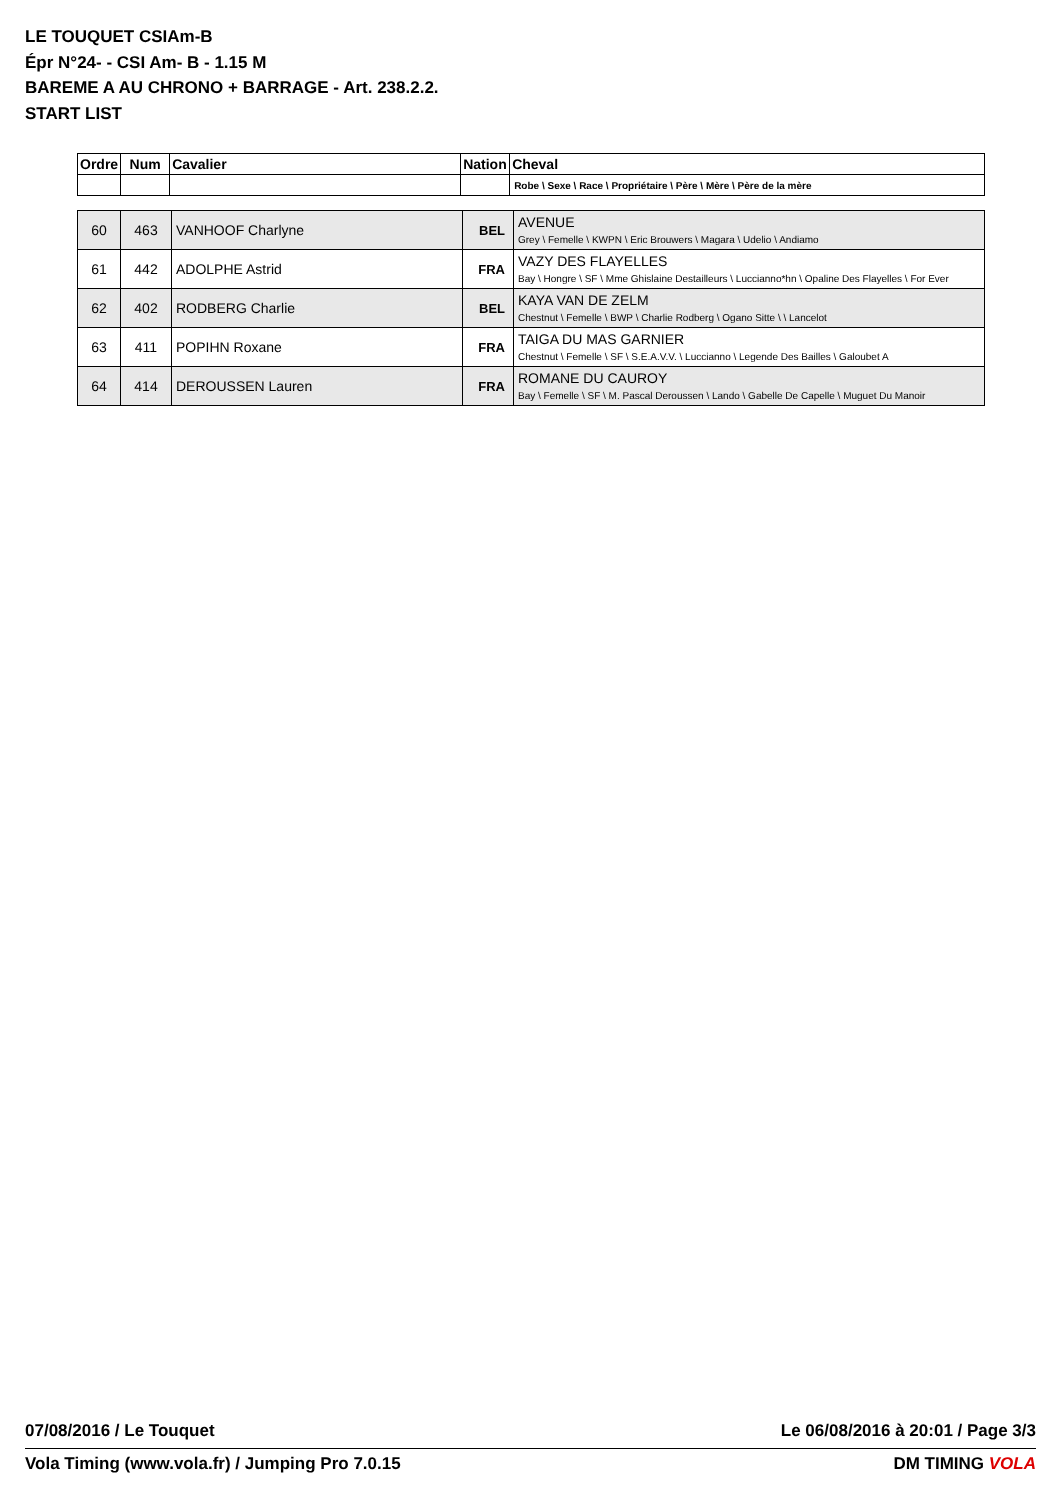LE TOUQUET CSIAm-B
Épr N°24- - CSI Am- B - 1.15 M
BAREME A AU CHRONO + BARRAGE - Art. 238.2.2.
START LIST
| Ordre | Num | Cavalier | Nation | Cheval |
| --- | --- | --- | --- | --- |
| | | | | Robe \ Sexe \ Race \ Propriétaire \ Père \ Mère \ Père de la mère |
| 60 | 463 | VANHOOF Charlyne | BEL | AVENUE Grey \ Femelle \ KWPN \ Eric Brouwers \ Magara \ Udelio \ Andiamo |
| 61 | 442 | ADOLPHE Astrid | FRA | VAZY DES FLAYELLES Bay \ Hongre \ SF \ Mme Ghislaine Destailleurs \ Luccianno*hn \ Opaline Des Flayelles \ For Ever |
| 62 | 402 | RODBERG Charlie | BEL | KAYA VAN DE ZELM Chestnut \ Femelle \ BWP \ Charlie Rodberg \ Ogano Sitte \ \ Lancelot |
| 63 | 411 | POPIHN Roxane | FRA | TAIGA DU MAS GARNIER Chestnut \ Femelle \ SF \ S.E.A.V.V. \ Luccianno \ Legende Des Bailles \ Galoubet A |
| 64 | 414 | DEROUSSEN Lauren | FRA | ROMANE DU CAUROY Bay \ Femelle \ SF \ M. Pascal Deroussen \ Lando \ Gabelle De Capelle \ Muguet Du Manoir |
07/08/2016 / Le Touquet Le 06/08/2016 à 20:01 / Page 3/3
Vola Timing (www.vola.fr) / Jumping Pro 7.0.15 DM TIMING VOLA